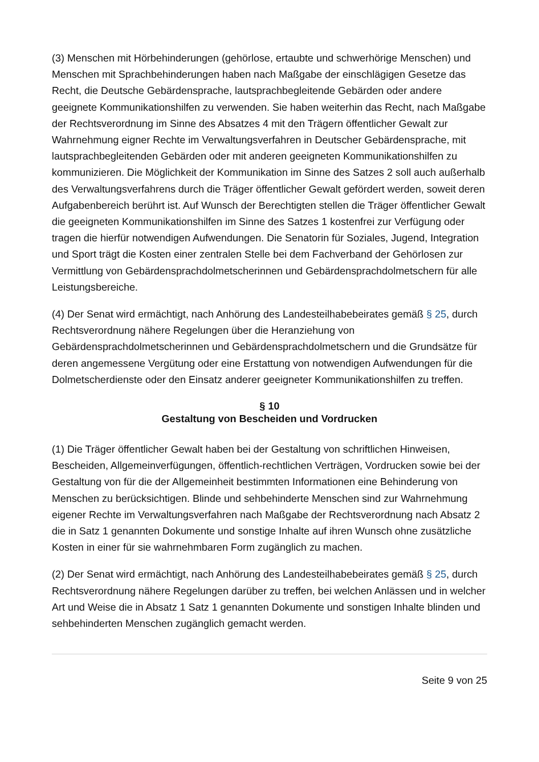(3) Menschen mit Hörbehinderungen (gehörlose, ertaubte und schwerhörige Menschen) und Menschen mit Sprachbehinderungen haben nach Maßgabe der einschlägigen Gesetze das Recht, die Deutsche Gebärdensprache, lautsprachbegleitende Gebärden oder andere geeignete Kommunikationshilfen zu verwenden. Sie haben weiterhin das Recht, nach Maßgabe der Rechtsverordnung im Sinne des Absatzes 4 mit den Trägern öffentlicher Gewalt zur Wahrnehmung eigner Rechte im Verwaltungsverfahren in Deutscher Gebärdensprache, mit lautsprachbegleitenden Gebärden oder mit anderen geeigneten Kommunikationshilfen zu kommunizieren. Die Möglichkeit der Kommunikation im Sinne des Satzes 2 soll auch außerhalb des Verwaltungsverfahrens durch die Träger öffentlicher Gewalt gefördert werden, soweit deren Aufgabenbereich berührt ist. Auf Wunsch der Berechtigten stellen die Träger öffentlicher Gewalt die geeigneten Kommunikationshilfen im Sinne des Satzes 1 kostenfrei zur Verfügung oder tragen die hierfür notwendigen Aufwendungen. Die Senatorin für Soziales, Jugend, Integration und Sport trägt die Kosten einer zentralen Stelle bei dem Fachverband der Gehörlosen zur Vermittlung von Gebärdensprachdolmetscherinnen und Gebärdensprachdolmetschern für alle Leistungsbereiche.
(4) Der Senat wird ermächtigt, nach Anhörung des Landesteilhabebeirates gemäß § 25, durch Rechtsverordnung nähere Regelungen über die Heranziehung von Gebärdensprachdolmetscherinnen und Gebärdensprachdolmetschern und die Grundsätze für deren angemessene Vergütung oder eine Erstattung von notwendigen Aufwendungen für die Dolmetscherdienste oder den Einsatz anderer geeigneter Kommunikationshilfen zu treffen.
§ 10
Gestaltung von Bescheiden und Vordrucken
(1) Die Träger öffentlicher Gewalt haben bei der Gestaltung von schriftlichen Hinweisen, Bescheiden, Allgemeinverfügungen, öffentlich-rechtlichen Verträgen, Vordrucken sowie bei der Gestaltung von für die der Allgemeinheit bestimmten Informationen eine Behinderung von Menschen zu berücksichtigen. Blinde und sehbehinderte Menschen sind zur Wahrnehmung eigener Rechte im Verwaltungsverfahren nach Maßgabe der Rechtsverordnung nach Absatz 2 die in Satz 1 genannten Dokumente und sonstige Inhalte auf ihren Wunsch ohne zusätzliche Kosten in einer für sie wahrnehmbaren Form zugänglich zu machen.
(2) Der Senat wird ermächtigt, nach Anhörung des Landesteilhabebeirates gemäß § 25, durch Rechtsverordnung nähere Regelungen darüber zu treffen, bei welchen Anlässen und in welcher Art und Weise die in Absatz 1 Satz 1 genannten Dokumente und sonstigen Inhalte blinden und sehbehinderten Menschen zugänglich gemacht werden.
Seite 9 von 25